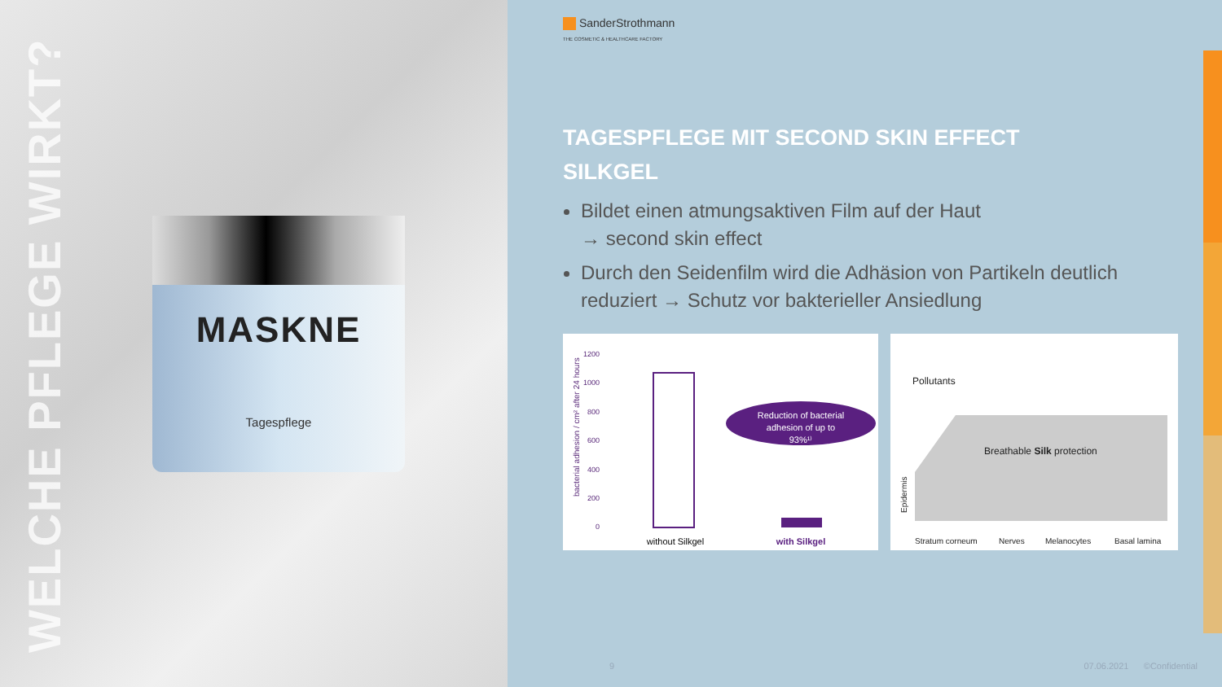WELCHE PFLEGE WIRKT?
MASKNE
Tagespflege
SanderStrothmann
THE COSMETIC & HEALTHCARE FACTORY
TAGESPFLEGE MIT SECOND SKIN EFFECT
SILKGEL
Bildet einen atmungsaktiven Film auf der Haut
→ second skin effect
Durch den Seidenfilm wird die Adhäsion von Partikeln deutlich reduziert → Schutz vor bakterieller Ansiedlung
bacterial adhesion / cm² after 24 hours
1200
1000
800
600
400
200
0
Reduction of bacterial
adhesion of up to
93%¹⁾
without Silkgel
with Silkgel
Pollutants
Breathable Silk protection
Epidermis
Stratum corneum
Nerves
Melanocytes
Basal lamina
9 07.06.2021 ©Confidential